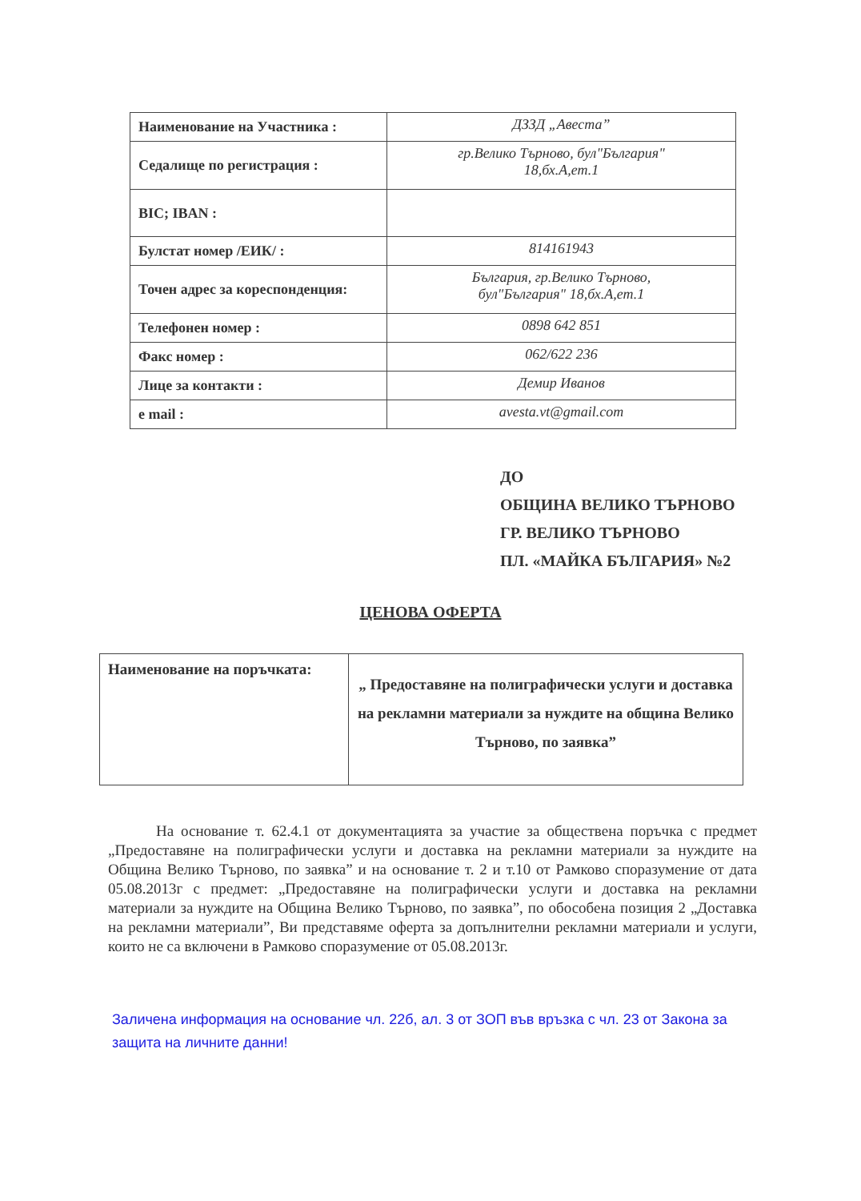| Наименование на Участника : | ДЗЗД „Авеста” |
| Седалище по регистрация : | гр.Велико Търново, бул"България" 18,бх.А,ет.1 |
| BIC; IBAN : | |
| Булстат номер /ЕИК/ : | 814161943 |
| Точен адрес за кореспонденция: | България, гр.Велико Търново, бул"България" 18,бх.А,ет.1 |
| Телефонен номер : | 0898 642 851 |
| Факс номер : | 062/622 236 |
| Лице за контакти : | Демир Иванов |
| e mail : | avesta.vt@gmail.com |
ДО
ОБЩИНА ВЕЛИКО ТЪРНОВО
ГР. ВЕЛИКО ТЪРНОВО
ПЛ. «МАЙКА БЪЛГАРИЯ» №2
ЦЕНОВА ОФЕРТА
| Наименование на поръчката: | „ Предоставяне на полиграфически услуги и доставка на рекламни материали за нуждите на община Велико Търново, по заявка” |
На основание т. 62.4.1 от документацията за участие за обществена поръчка с предмет „Предоставяне на полиграфически услуги и доставка на рекламни материали за нуждите на Община Велико Търново, по заявка” и на основание т. 2 и т.10 от Рамково споразумение от дата 05.08.2013г с предмет: „Предоставяне на полиграфически услуги и доставка на рекламни материали за нуждите на Община Велико Търново, по заявка”, по обособена позиция 2 „Доставка на рекламни материали”, Ви представяме оферта за допълнителни рекламни материали и услуги, които не са включени в Рамково споразумение от 05.08.2013г.
Заличена информация на основание чл. 22б, ал. 3 от ЗОП във връзка с чл. 23 от Закона за защита на личните данни!